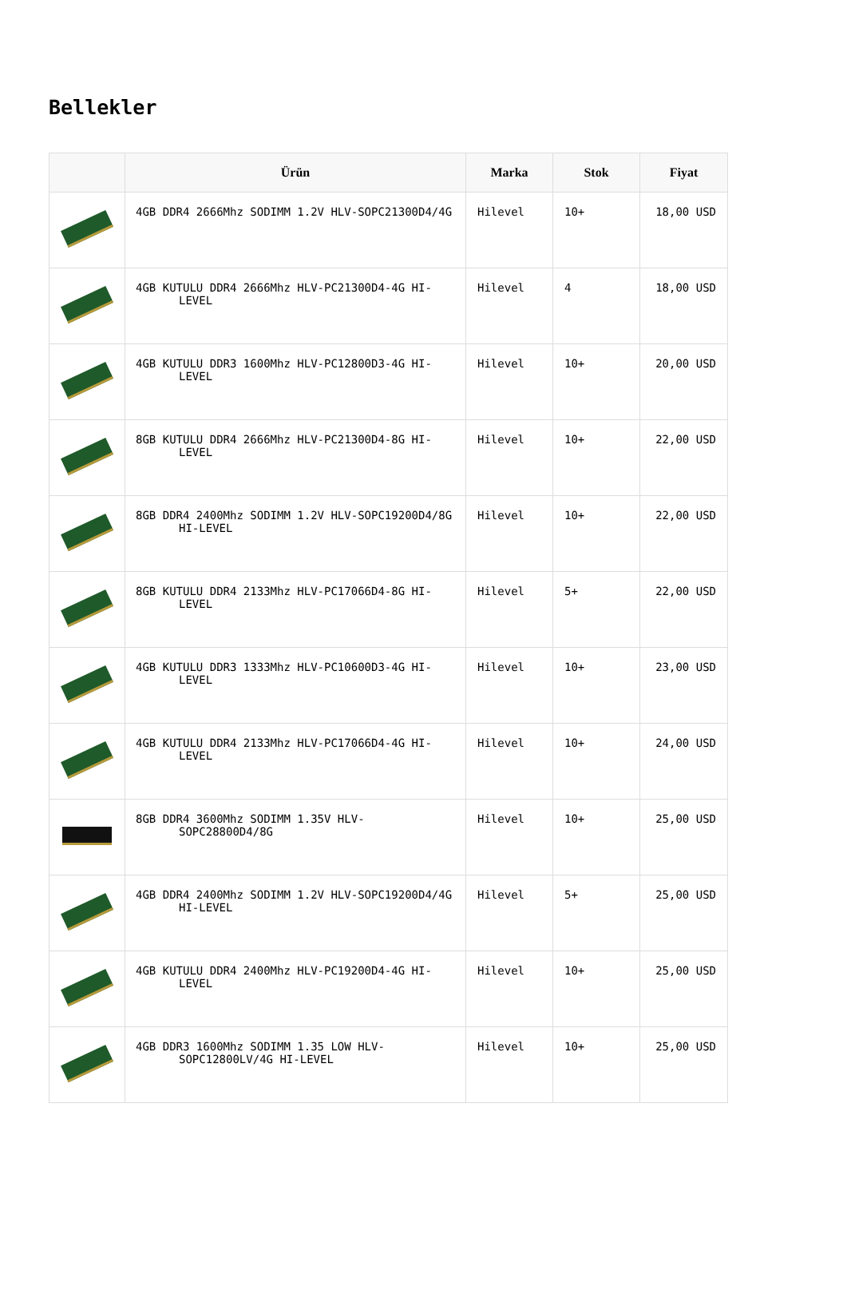Bellekler
| | Ürün | Marka | Stok | Fiyat |
| --- | --- | --- | --- | --- |
| | 4GB DDR4 2666Mhz SODIMM 1.2V HLV-SOPC21300D4/4G | Hilevel | 10+ | 18,00 USD |
| | 4GB KUTULU DDR4 2666Mhz HLV-PC21300D4-4G HI-LEVEL | Hilevel | 4 | 18,00 USD |
| | 4GB KUTULU DDR3 1600Mhz HLV-PC12800D3-4G HI-LEVEL | Hilevel | 10+ | 20,00 USD |
| | 8GB KUTULU DDR4 2666Mhz HLV-PC21300D4-8G HI-LEVEL | Hilevel | 10+ | 22,00 USD |
| | 8GB DDR4 2400Mhz SODIMM 1.2V HLV-SOPC19200D4/8G HI-LEVEL | Hilevel | 10+ | 22,00 USD |
| | 8GB KUTULU DDR4 2133Mhz HLV-PC17066D4-8G HI-LEVEL | Hilevel | 5+ | 22,00 USD |
| | 4GB KUTULU DDR3 1333Mhz HLV-PC10600D3-4G HI-LEVEL | Hilevel | 10+ | 23,00 USD |
| | 4GB KUTULU DDR4 2133Mhz HLV-PC17066D4-4G HI-LEVEL | Hilevel | 10+ | 24,00 USD |
| | 8GB DDR4 3600Mhz SODIMM 1.35V HLV-SOPC28800D4/8G | Hilevel | 10+ | 25,00 USD |
| | 4GB DDR4 2400Mhz SODIMM 1.2V HLV-SOPC19200D4/4G HI-LEVEL | Hilevel | 5+ | 25,00 USD |
| | 4GB KUTULU DDR4 2400Mhz HLV-PC19200D4-4G HI-LEVEL | Hilevel | 10+ | 25,00 USD |
| | 4GB DDR3 1600Mhz SODIMM 1.35 LOW HLV-SOPC12800LV/4G HI-LEVEL | Hilevel | 10+ | 25,00 USD |